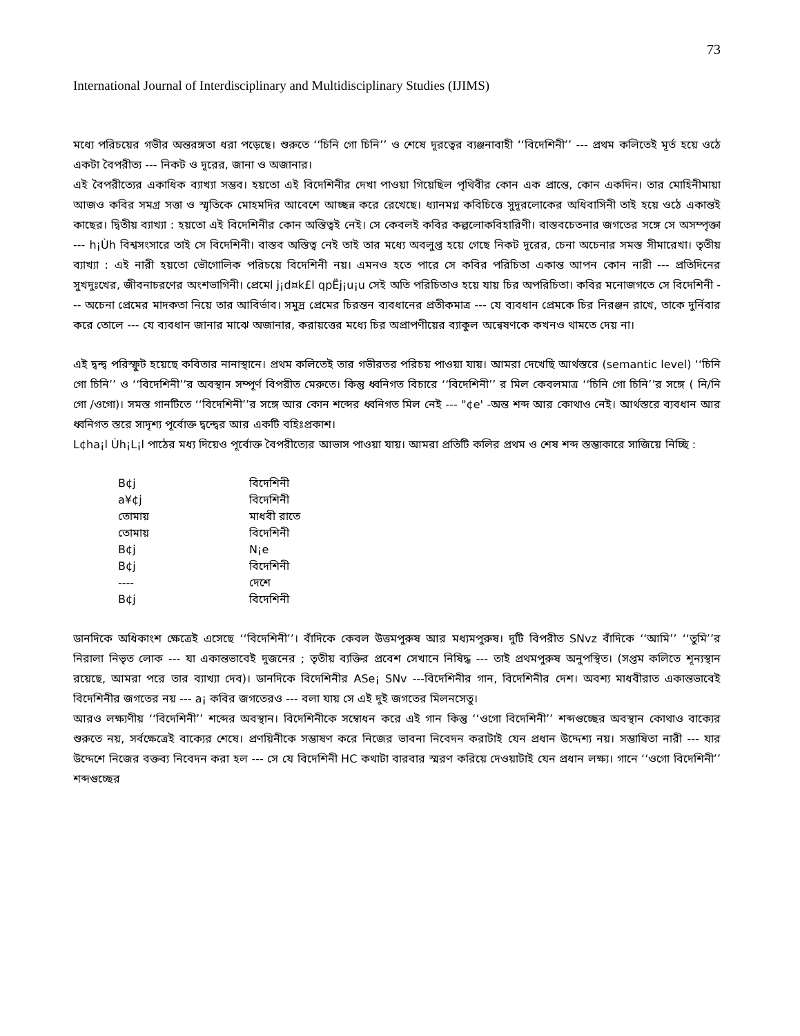73
International Journal of Interdisciplinary and Multidisciplinary Studies (IJIMS)
মধ্যে পরিচয়ের গভীর অন্তরঙ্গতা ধরা পড়েছে। শুরুতে ‘‘চিনি গো চিনি’’ ও শেষে দূরত্বের ব্যঞ্জনাবাহী ‘‘বিদেশিনী’’ --- প্রথম কলিতেই মূর্ত হয়ে ওঠে একটা বৈপরীত্য --- নিকট ও দূরের, জানা ও অজানার।
এই বৈপরীত্যের একাধিক ব্যাখ্যা সম্ভব। হয়তো এই বিদেশিনীর দেখা পাওয়া গিয়েছিল পৃথিবীর কোন এক প্রান্তে, কোন একদিন। তার মোহিনীমায়া আজও কবির সমগ্র সত্তা ও স্মৃতিকে মোহমদির আবেশে আচ্ছন্ন করে রেখেছে। ধ্যানমগ্ন কবিচিত্তে সুদূরলোকের অধিবাসিনী তাই হয়ে ওঠে একান্তই কাছের। দ্বিতীয় ব্যাখ্যা : হয়তো এই বিদেশিনীর কোন অস্তিত্বই নেই। সে কেবলই কবির কল্পলোকবিহারিণী। বাস্তবচেতনার জগতের সঙ্গে সে অসম্পৃক্তা --- h¡Ùh বিশ্বসংসারে তাই সে বিদেশিনী। বাস্তব অস্তিত্ব নেই তাই তার মধ্যে অবলুপ্ত হয়ে গেছে নিকট দূরের, চেনা অচেনার সমস্ত সীমারেখা। তৃতীয় ব্যাখ্যা : এই নারী হয়তো ভৌগোলিক পরিচয়ে বিদেশিনী নয়। এমনও হতে পারে সে কবির পরিচিতা একান্ত আপন কোন নারী --- প্রতিদিনের সুখদুঃখের, জীবনাচরণের অংশভাগিনী। প্রেমেl j¡d¤k£l qpËj¡u¡u সেই অতি পরিচিতাও হয়ে যায় চির অপরিচিতা। কবির মনোজগতে সে বিদেশিনী --- অচেনা প্রেমের মাদকতা নিয়ে তার আবির্ভাব। সমুদ্র প্রেমের চিরন্তন ব্যবধানের প্রতীকমাত্র --- যে ব্যবধান প্রেমকে চির নিরঞ্জন রাখে, তাকে দুর্নিবার করে তোলে --- যে ব্যবধান জানার মাঝে অজানার, করায়ত্তের মধ্যে চির অপ্রাপণীয়ের ব্যাকুল অন্বেষণকে কখনও থামতে দেয় না।
এই দ্বন্দ্ব পরিস্ফুট হয়েছে কবিতার নানাস্থানে। প্রথম কলিতেই তার গভীরতর পরিচয় পাওয়া যায়। আমরা দেখেছি আর্থস্তরে (semantic level) ‘‘চিনি গো চিনি’’ ও ‘‘বিদেশিনী’’র অবস্থান সম্পূর্ণ বিপরীত মেরুতে। কিন্তু ধ্বনিগত বিচারে ‘‘বিদেশিনী’’ র মিল কেবলমাত্র ‘‘চিনি গো চিনি’’র সঙ্গে ( নি/নি গো /ওগো)। সমস্ত গানটিতে ‘‘বিদেশিনী’’র সঙ্গে আর কোন শব্দের ধ্বনিগত মিল নেই --- "¢e' -অন্ত শব্দ আর কোথাও নেই। আর্থস্তরে ব্যবধান আর ধ্বনিগত স্তরে সাদৃশ্য পূর্বোক্ত দ্বন্দ্বের আর একটি বহিঃপ্রকাশ।
L¢ha¡l Ùh¡L¡l পাঠের মধ্য দিয়েও পূর্বোক্ত বৈপরীত্যের আভাস পাওয়া যায়। আমরা প্রতিটি কলির প্রথম ও শেষ শব্দ স্তম্ভাকারে সাজিয়ে নিচ্ছি :
| B¢j | বিদেশিনী |
| a¥¢j | বিদেশিনী |
| তোমায় | মাধবী রাতে |
| তোমায় | বিদেশিনী |
| B¢j | N¡e |
| B¢j | বিদেশিনী |
| ---- | দেশে |
| B¢j | বিদেশিনী |
ডানদিকে অধিকাংশ ক্ষেত্রেই এসেছে ‘‘বিদেশিনী’’। বাঁদিকে কেবল উত্তমপুরুষ আর মধ্যমপুরুষ। দুটি বিপরীত SNvz বাঁদিকে ‘‘আমি’’ ‘‘তুমি’’র নিরালা নিভৃত লোক --- যা একান্তভাবেই দুজনের ; তৃতীয় ব্যক্তির প্রবেশ সেখানে নিষিদ্ধ --- তাই প্রথমপুরুষ অনুপস্থিত। (সপ্তম কলিতে শূন্যস্থান রয়েছে, আমরা পরে তার ব্যাখ্যা দেব)। ডানদিকে বিদেশিনীর ASe¡ SNv ---বিদেশিনীর গান, বিদেশিনীর দেশ। অবশ্য মাধবীরাত একান্তভাবেই বিদেশিনীর জগতের নয় --- a¡ কবির জগতেরও --- বলা যায় সে এই দুই জগতের মিলনসেতু।
আরও লক্ষ্যণীয় ‘‘বিদেশিনী’’ শব্দের অবস্থান। বিদেশিনীকে সম্বোধন করে এই গান কিন্তু ‘‘ওগো বিদেশিনী’’ শব্দগুচ্ছের অবস্থান কোথাও বাক্যের শুরুতে নয়, সর্বক্ষেত্রেই বাক্যের শেষে। প্রণয়িনীকে সম্ভাষণ করে নিজের ভাবনা নিবেদন করাটাই যেন প্রধান উদ্দেশ্য নয়। সম্ভাষিতা নারী --- যার উদ্দেশে নিজের বক্তব্য নিবেদন করা হল --- সে যে বিদেশিনী HC কথাটা বারবার স্মরণ করিয়ে দেওয়াটাই যেন প্রধান লক্ষ্য। গানে ‘‘ওগো বিদেশিনী’’ শব্দগুচ্ছের